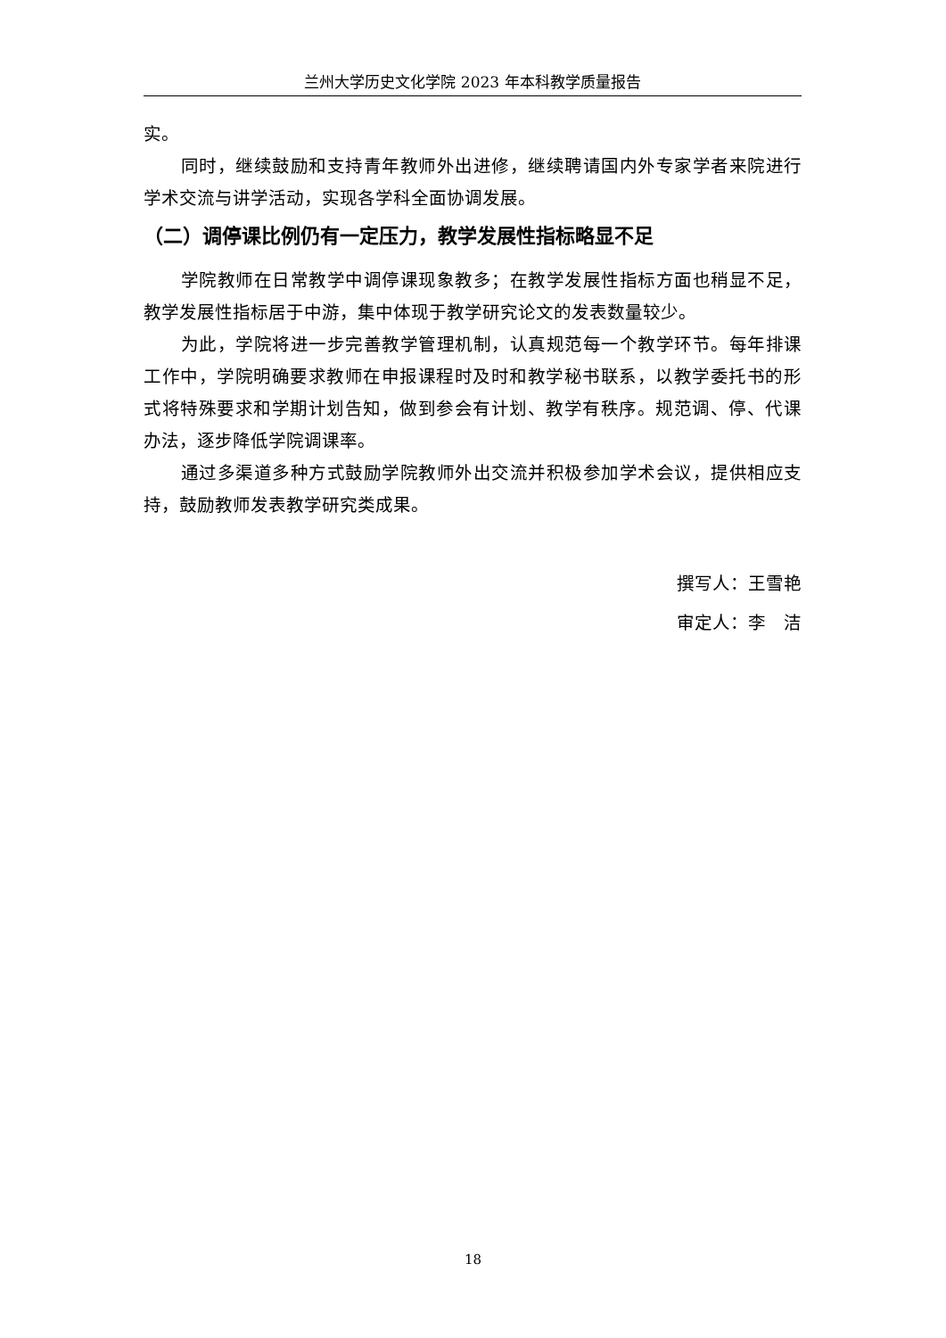兰州大学历史文化学院 2023 年本科教学质量报告
实。
同时，继续鼓励和支持青年教师外出进修，继续聘请国内外专家学者来院进行学术交流与讲学活动，实现各学科全面协调发展。
（二）调停课比例仍有一定压力，教学发展性指标略显不足
学院教师在日常教学中调停课现象教多；在教学发展性指标方面也稍显不足，教学发展性指标居于中游，集中体现于教学研究论文的发表数量较少。
为此，学院将进一步完善教学管理机制，认真规范每一个教学环节。每年排课工作中，学院明确要求教师在申报课程时及时和教学秘书联系，以教学委托书的形式将特殊要求和学期计划告知，做到参会有计划、教学有秩序。规范调、停、代课办法，逐步降低学院调课率。
通过多渠道多种方式鼓励学院教师外出交流并积极参加学术会议，提供相应支持，鼓励教师发表教学研究类成果。
撰写人：王雪艳
审定人：李　洁
18